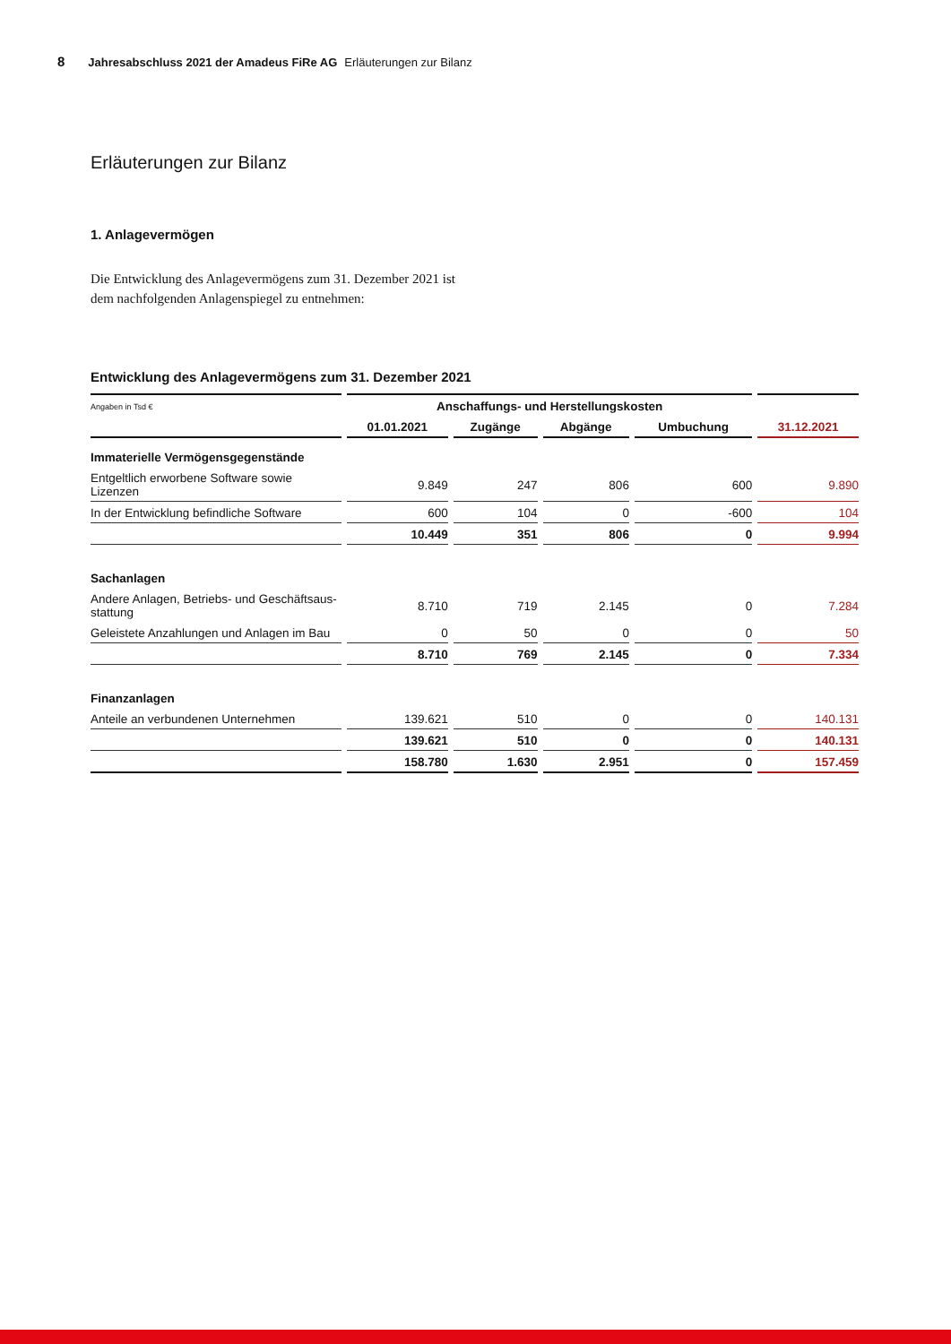8 Jahresabschluss 2021 der Amadeus FiRe AG Erläuterungen zur Bilanz
Erläuterungen zur Bilanz
1. Anlagevermögen
Die Entwicklung des Anlagevermögens zum 31. Dezember 2021 ist dem nachfolgenden Anlagenspiegel zu entnehmen:
Entwicklung des Anlagevermögens zum 31. Dezember 2021
| Angaben in Tsd € | Anschaffungs- und Herstellungskosten | | | | |
| --- | --- | --- | --- | --- | --- |
| | 01.01.2021 | Zugänge | Abgänge | Umbuchung | 31.12.2021 |
| Immaterielle Vermögensgegenstände | | | | | |
| Entgeltlich erworbene Software sowie Lizenzen | 9.849 | 247 | 806 | 600 | 9.890 |
| In der Entwicklung befindliche Software | 600 | 104 | 0 | -600 | 104 |
| | 10.449 | 351 | 806 | 0 | 9.994 |
| Sachanlagen | | | | | |
| Andere Anlagen, Betriebs- und Geschäftsaus- stattung | 8.710 | 719 | 2.145 | 0 | 7.284 |
| Geleistete Anzahlungen und Anlagen im Bau | 0 | 50 | 0 | 0 | 50 |
| | 8.710 | 769 | 2.145 | 0 | 7.334 |
| Finanzanlagen | | | | | |
| Anteile an verbundenen Unternehmen | 139.621 | 510 | 0 | 0 | 140.131 |
| | 139.621 | 510 | 0 | 0 | 140.131 |
| | 158.780 | 1.630 | 2.951 | 0 | 157.459 |